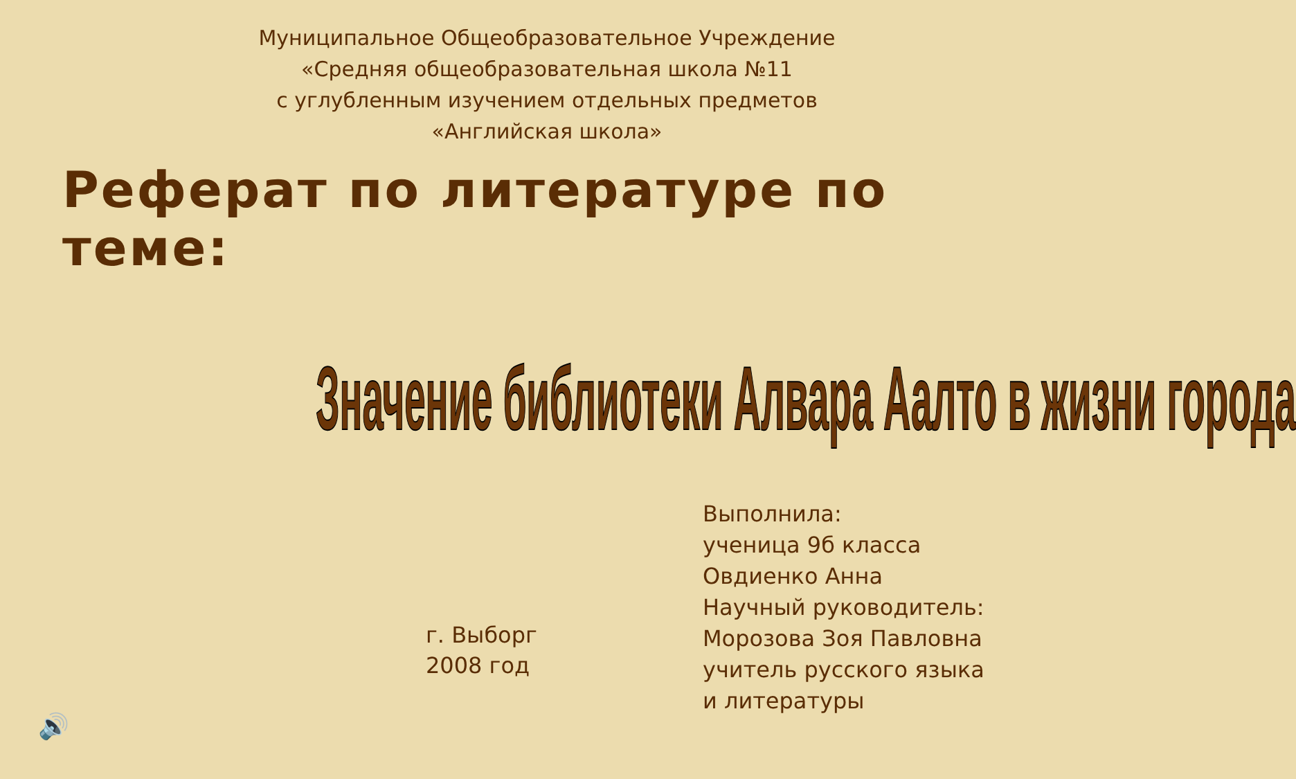Муниципальное Общеобразовательное Учреждение
«Средняя общеобразовательная школа №11
с углубленным изучением отдельных предметов
«Английская школа»
Реферат по литературе по теме:
Значение библиотеки Алвара Аалто в жизни города
г. Выборг
2008 год
Выполнила:
ученица 9б класса
Овдиенко Анна
Научный руководитель:
Морозова Зоя Павловна
учитель русского языка
и литературы
🔊